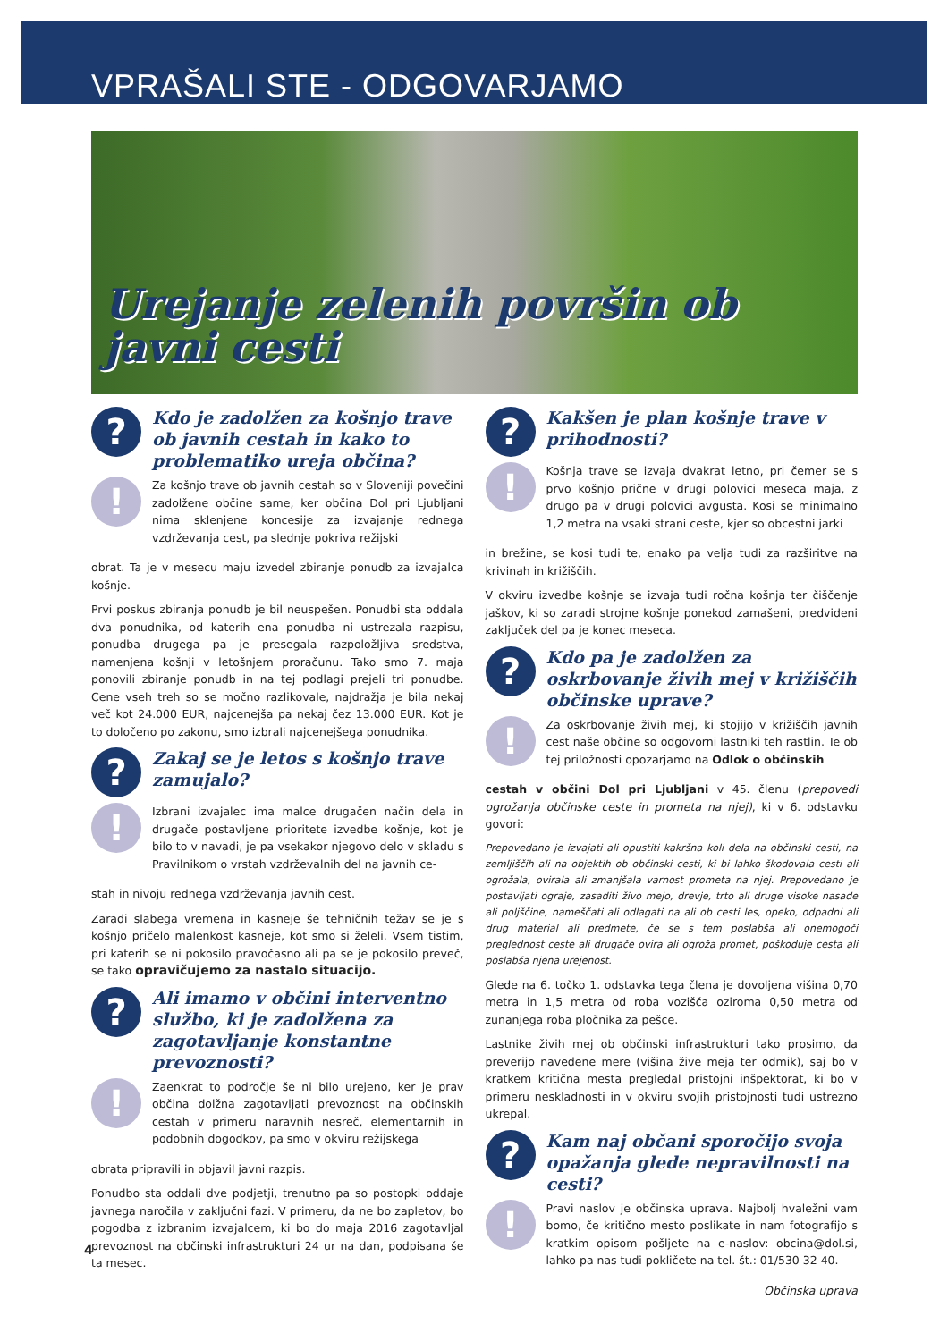VPRAŠALI STE - ODGOVARJAMO
Urejanje zelenih površin ob javni cesti
?
Kdo je zadolžen za košnjo trave ob javnih cestah in kako to problematiko ureja občina?
!
Za košnjo trave ob javnih cestah so v Sloveniji povečini zadolžene občine same, ker občina Dol pri Ljubljani nima sklenjene koncesije za izvajanje rednega vzdrževanja cest, pa slednje pokriva režijski
obrat. Ta je v mesecu maju izvedel zbiranje ponudb za izvajalca košnje.
Prvi poskus zbiranja ponudb je bil neuspešen. Ponudbi sta oddala dva ponudnika, od katerih ena ponudba ni ustrezala razpisu, ponudba drugega pa je presegala razpoložljiva sredstva, namenjena košnji v letošnjem proračunu. Tako smo 7. maja ponovili zbiranje ponudb in na tej podlagi prejeli tri ponudbe. Cene vseh treh so se močno razlikovale, najdražja je bila nekaj več kot 24.000 EUR, najcenejša pa nekaj čez 13.000 EUR. Kot je to določeno po zakonu, smo izbrali najcenejšega ponudnika.
?
Zakaj se je letos s košnjo trave zamujalo?
!
Izbrani izvajalec ima malce drugačen način dela in drugače postavljene prioritete izvedbe košnje, kot je bilo to v navadi, je pa vsekakor njegovo delo v skladu s Pravilnikom o vrstah vzdrževalnih del na javnih ce-
stah in nivoju rednega vzdrževanja javnih cest.
Zaradi slabega vremena in kasneje še tehničnih težav se je s košnjo pričelo malenkost kasneje, kot smo si želeli. Vsem tistim, pri katerih se ni pokosilo pravočasno ali pa se je pokosilo preveč, se tako opravičujemo za nastalo situacijo.
?
Ali imamo v občini interventno službo, ki je zadolžena za zagotavljanje konstantne prevoznosti?
!
Zaenkrat to področje še ni bilo urejeno, ker je prav občina dolžna zagotavljati prevoznost na občinskih cestah v primeru naravnih nesreč, elementarnih in podobnih dogodkov, pa smo v okviru režijskega
obrata pripravili in objavil javni razpis.
Ponudbo sta oddali dve podjetji, trenutno pa so postopki oddaje javnega naročila v zaključni fazi. V primeru, da ne bo zapletov, bo pogodba z izbranim izvajalcem, ki bo do maja 2016 zagotavljal prevoznost na občinski infrastrukturi 24 ur na dan, podpisana še ta mesec.
?
Kakšen je plan košnje trave v prihodnosti?
!
Košnja trave se izvaja dvakrat letno, pri čemer se s prvo košnjo prične v drugi polovici meseca maja, z drugo pa v drugi polovici avgusta. Kosi se minimalno 1,2 metra na vsaki strani ceste, kjer so obcestni jarki
in brežine, se kosi tudi te, enako pa velja tudi za razširitve na krivinah in križiščih.
V okviru izvedbe košnje se izvaja tudi ročna košnja ter čiščenje jaškov, ki so zaradi strojne košnje ponekod zamašeni, predvideni zaključek del pa je konec meseca.
?
Kdo pa je zadolžen za oskrbovanje živih mej v križiščih občinske uprave?
!
Za oskrbovanje živih mej, ki stojijo v križiščih javnih cest naše občine so odgovorni lastniki teh rastlin. Te ob tej priložnosti opozarjamo na Odlok o občinskih
cestah v občini Dol pri Ljubljani v 45. členu (prepovedi ogrožanja občinske ceste in prometa na njej), ki v 6. odstavku govori:
Prepovedano je izvajati ali opustiti kakršna koli dela na občinski cesti, na zemljiščih ali na objektih ob občinski cesti, ki bi lahko škodovala cesti ali ogrožala, ovirala ali zmanjšala varnost prometa na njej. Prepovedano je postavljati ograje, zasaditi živo mejo, drevje, trto ali druge visoke nasade ali poljščine, nameščati ali odlagati na ali ob cesti les, opeko, odpadni ali drug material ali predmete, če se s tem poslabša ali onemogoči preglednost ceste ali drugače ovira ali ogroža promet, poškoduje cesta ali poslabša njena urejenost.
Glede na 6. točko 1. odstavka tega člena je dovoljena višina 0,70 metra in 1,5 metra od roba vozišča oziroma 0,50 metra od zunanjega roba pločnika za pešce.
Lastnike živih mej ob občinski infrastrukturi tako prosimo, da preverijo navedene mere (višina žive meja ter odmik), saj bo v kratkem kritična mesta pregledal pristojni inšpektorat, ki bo v primeru neskladnosti in v okviru svojih pristojnosti tudi ustrezno ukrepal.
?
Kam naj občani sporočijo svoja opažanja glede nepravilnosti na cesti?
!
Pravi naslov je občinska uprava. Najbolj hvaležni vam bomo, če kritično mesto poslikate in nam fotografijo s kratkim opisom pošljete na e-naslov: obcina@dol.si, lahko pa nas tudi pokličete na tel. št.: 01/530 32 40.
Občinska uprava
4